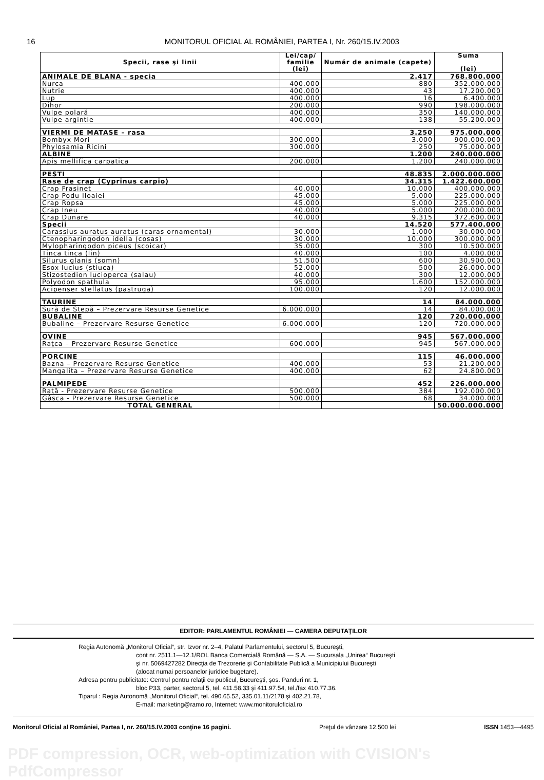16 MONITORUL OFICIAL AL ROMÂNIEI, PARTEA I, Nr. 260/15.IV.2003
| Specii, rase şi linii | Lei/cap/ familie (lei) | Număr de animale (capete) | Suma (lei) |
| --- | --- | --- | --- |
| ANIMALE DE BLANA - specia | | 2.417 | 768.800.000 |
| Nurca | 400.000 | 880 | 352.000.000 |
| Nutrie | 400.000 | 43 | 17.200.000 |
| Lup | 400.000 | 16 | 6.400.000 |
| Dihor | 200.000 | 990 | 198.000.000 |
| Vulpe polară | 400.000 | 350 | 140.000.000 |
| Vulpe argintie | 400.000 | 138 | 55.200.000 |
| VIERMI DE MATASE – rasa | | 3.250 | 975.000.000 |
| Bombyx Mori | 300.000 | 3.000 | 900.000.000 |
| Phylosamia Ricini | 300.000 | 250 | 75.000.000 |
| ALBINE | | 1.200 | 240.000.000 |
| Apis mellifica carpatica | 200.000 | 1.200 | 240.000.000 |
| PESTI | | 48.835 | 2.000.000.000 |
| Rase de crap (Cyprinus carpio) | | 34.315 | 1.422.600.000 |
| Crap Frasinet | 40.000 | 10.000 | 400.000.000 |
| Crap Podu Iloaiei | 45.000 | 5.000 | 225.000.000 |
| Crap Ropsa | 45.000 | 5.000 | 225.000.000 |
| Crap Ineu | 40.000 | 5.000 | 200.000.000 |
| Crap Dunare | 40.000 | 9.315 | 372.600.000 |
| Specii | | 14.520 | 577.400.000 |
| Carassius auratus auratus (caras ornamental) | 30.000 | 1.000 | 30.000.000 |
| Ctenopharingodon idella (cosas) | 30.000 | 10.000 | 300.000.000 |
| Mylopharingodon piceus (scoicar) | 35.000 | 300 | 10.500.000 |
| Tinca tinca (lin) | 40.000 | 100 | 4.000.000 |
| Silurus glanis (somn) | 51.500 | 600 | 30.900.000 |
| Esox lucius (stiuca) | 52.000 | 500 | 26.000.000 |
| Stizostedion lucioperca (salau) | 40.000 | 300 | 12.000.000 |
| Polyodon spathula | 95.000 | 1.600 | 152.000.000 |
| Acipenser stellatus (pastruga) | 100.000 | 120 | 12.000.000 |
| TAURINE | | 14 | 84.000.000 |
| Sură de Stepă – Prezervare Resurse Genetice | 6.000.000 | 14 | 84.000.000 |
| BUBALINE | | 120 | 720.000.000 |
| Bubaline – Prezervare Resurse Genetice | 6.000.000 | 120 | 720.000.000 |
| OVINE | | 945 | 567.000.000 |
| Raţca – Prezervare Resurse Genetice | 600.000 | 945 | 567.000.000 |
| PORCINE | | 115 | 46.000.000 |
| Bazna – Prezervare Resurse Genetice | 400.000 | 53 | 21.200.000 |
| Mangalita – Prezervare Resurse Genetice | 400.000 | 62 | 24.800.000 |
| PALMIPEDE | | 452 | 226.000.000 |
| Raţă - Prezervare Resurse Genetice | 500.000 | 384 | 192.000.000 |
| Gâsca - Prezervare Resurse Genetice | 500.000 | 68 | 34.000.000 |
| TOTAL GENERAL | | | 50.000.000.000 |
EDITOR: PARLAMENTUL ROMÂNIEI — CAMERA DEPUTAŢILOR
Regia Autonomă „Monitorul Oficial“, str. Izvor nr. 2–4, Palatul Parlamentului, sectorul 5, Bucureşti,
cont nr. 2511.1—12.1/ROL Banca Comercială Română — S.A. — Sucursala „Unirea“ Bucureşti
şi nr. 5069427282 Direcţia de Trezorerie şi Contabilitate Publică a Municipiului Bucureşti
(alocat numai persoanelor juridice bugetare).
Adresa pentru publicitate: Centrul pentru relaţii cu publicul, Bucureşti, şos. Panduri nr. 1,
bloc P33, parter, sectorul 5, tel. 411.58.33 şi 411.97.54, tel./fax 410.77.36.
Tiparul : Regia Autonomă „Monitorul Oficial“, tel. 490.65.52, 335.01.11/2178 şi 402.21.78,
E-mail: marketing@ramo.ro, Internet: www.monitoruloficial.ro
Monitorul Oficial al României, Partea I, nr. 260/15.IV.2003 conţine 16 pagini. Preţul de vânzare 12.500 lei ISSN 1453—4495
PDF compression, OCR, web-optimization with CVISION's PdfCompressor